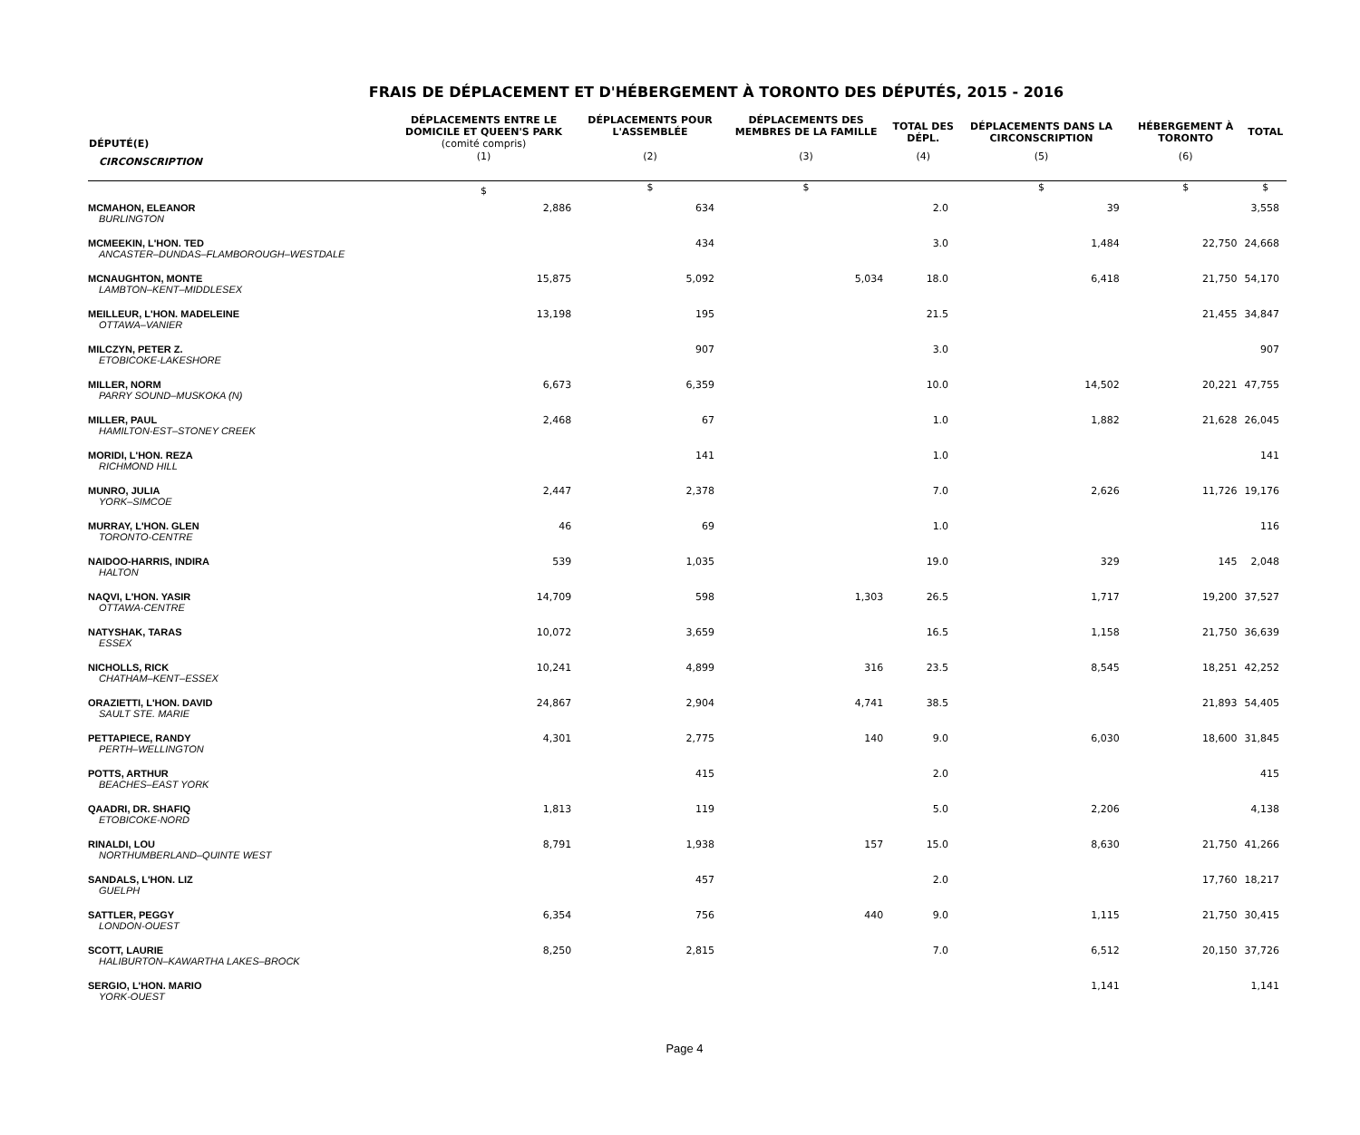FRAIS DE DÉPLACEMENT ET D'HÉBERGEMENT À TORONTO DES DÉPUTÉS, 2015 - 2016
| DÉPUTÉ(E) | DÉPLACEMENTS ENTRE LE DOMICILE ET QUEEN'S PARK (comité compris) | DÉPLACEMENTS POUR L'ASSEMBLÉE | DÉPLACEMENTS DES MEMBRES DE LA FAMILLE | TOTAL DES DÉPL. | DÉPLACEMENTS DANS LA CIRCONSCRIPTION | HÉBERGEMENT À TORONTO | TOTAL |
| --- | --- | --- | --- | --- | --- | --- | --- |
| CIRCONSCRIPTION | (1) | (2) | (3) | (4) | (5) | (6) | |
| | $ | $ | $ | | $ | $ | $ |
| MCMAHON, ELEANOR BURLINGTON | 2,886 | 634 | | 2.0 | 39 | | 3,558 |
| MCMEEKIN, L'HON. TED ANCASTER–DUNDAS–FLAMBOROUGH–WESTDALE | | 434 | | 3.0 | 1,484 | 22,750 | 24,668 |
| MCNAUGHTON, MONTE LAMBTON–KENT–MIDDLESEX | 15,875 | 5,092 | 5,034 | 18.0 | 6,418 | 21,750 | 54,170 |
| MEILLEUR, L'HON. MADELEINE OTTAWA–VANIER | 13,198 | 195 | | 21.5 | | 21,455 | 34,847 |
| MILCZYN, PETER Z. ETOBICOKE-LAKESHORE | | 907 | | 3.0 | | | 907 |
| MILLER, NORM PARRY SOUND–MUSKOKA (N) | 6,673 | 6,359 | | 10.0 | 14,502 | 20,221 | 47,755 |
| MILLER, PAUL HAMILTON-EST–STONEY CREEK | 2,468 | 67 | | 1.0 | 1,882 | 21,628 | 26,045 |
| MORIDI, L'HON. REZA RICHMOND HILL | | 141 | | 1.0 | | | 141 |
| MUNRO, JULIA YORK–SIMCOE | 2,447 | 2,378 | | 7.0 | 2,626 | 11,726 | 19,176 |
| MURRAY, L'HON. GLEN TORONTO-CENTRE | 46 | 69 | | 1.0 | | | 116 |
| NAIDOO-HARRIS, INDIRA HALTON | 539 | 1,035 | | 19.0 | 329 | 145 | 2,048 |
| NAQVI, L'HON. YASIR OTTAWA-CENTRE | 14,709 | 598 | 1,303 | 26.5 | 1,717 | 19,200 | 37,527 |
| NATYSHAK, TARAS ESSEX | 10,072 | 3,659 | | 16.5 | 1,158 | 21,750 | 36,639 |
| NICHOLLS, RICK CHATHAM–KENT–ESSEX | 10,241 | 4,899 | 316 | 23.5 | 8,545 | 18,251 | 42,252 |
| ORAZIETTI, L'HON. DAVID SAULT STE. MARIE | 24,867 | 2,904 | 4,741 | 38.5 | | 21,893 | 54,405 |
| PETTAPIECE, RANDY PERTH–WELLINGTON | 4,301 | 2,775 | 140 | 9.0 | 6,030 | 18,600 | 31,845 |
| POTTS, ARTHUR BEACHES–EAST YORK | | 415 | | 2.0 | | | 415 |
| QAADRI, DR. SHAFIQ ETOBICOKE-NORD | 1,813 | 119 | | 5.0 | 2,206 | | 4,138 |
| RINALDI, LOU NORTHUMBERLAND–QUINTE WEST | 8,791 | 1,938 | 157 | 15.0 | 8,630 | 21,750 | 41,266 |
| SANDALS, L'HON. LIZ GUELPH | | 457 | | 2.0 | | 17,760 | 18,217 |
| SATTLER, PEGGY LONDON-OUEST | 6,354 | 756 | 440 | 9.0 | 1,115 | 21,750 | 30,415 |
| SCOTT, LAURIE HALIBURTON–KAWARTHA LAKES–BROCK | 8,250 | 2,815 | | 7.0 | 6,512 | 20,150 | 37,726 |
| SERGIO, L'HON. MARIO YORK-OUEST | | | | | 1,141 | | 1,141 |
Page 4